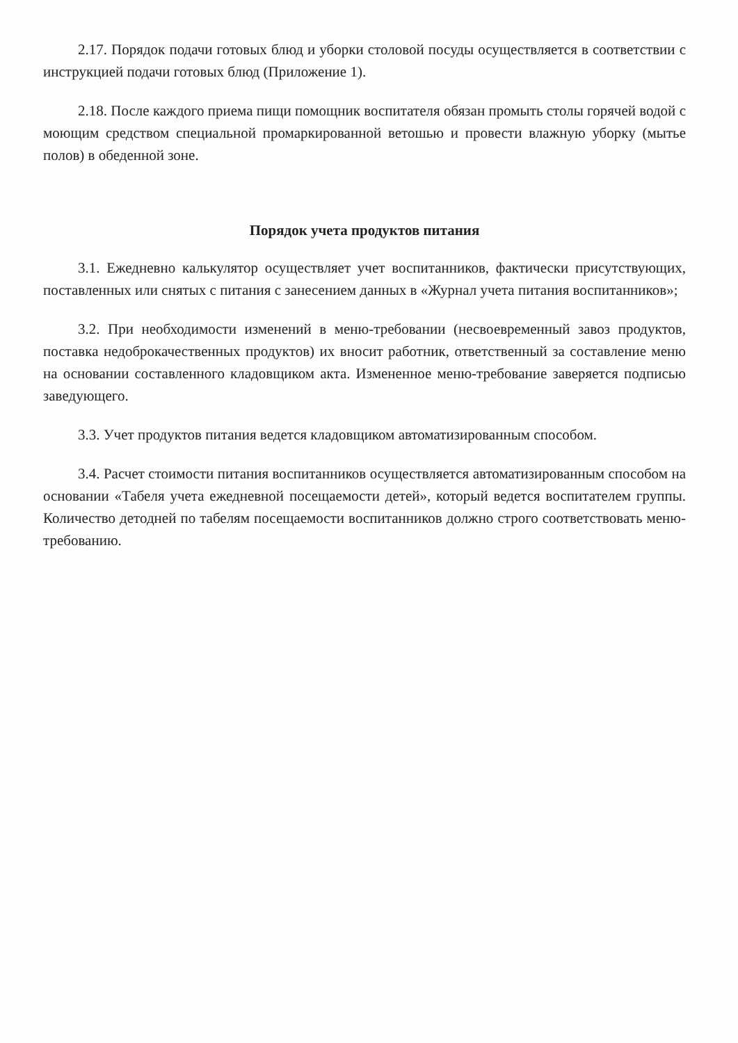2.17. Порядок подачи готовых блюд и уборки столовой посуды осуществляется в соответствии с инструкцией подачи готовых блюд (Приложение 1).
2.18. После каждого приема пищи помощник воспитателя обязан промыть столы горячей водой с моющим средством специальной промаркированной ветошью и провести влажную уборку (мытье полов) в обеденной зоне.
Порядок учета продуктов питания
3.1. Ежедневно калькулятор осуществляет учет воспитанников, фактически присутствующих, поставленных или снятых с питания с занесением данных в «Журнал учета питания воспитанников»;
3.2. При необходимости изменений в меню-требовании (несвоевременный завоз продуктов, поставка недоброкачественных продуктов) их вносит работник, ответственный за составление меню на основании составленного кладовщиком акта. Измененное меню-требование заверяется подписью заведующего.
3.3. Учет продуктов питания ведется кладовщиком автоматизированным способом.
3.4. Расчет стоимости питания воспитанников осуществляется автоматизированным способом на основании «Табеля учета ежедневной посещаемости детей», который ведется воспитателем группы. Количество детодней по табелям посещаемости воспитанников должно строго соответствовать меню-требованию.